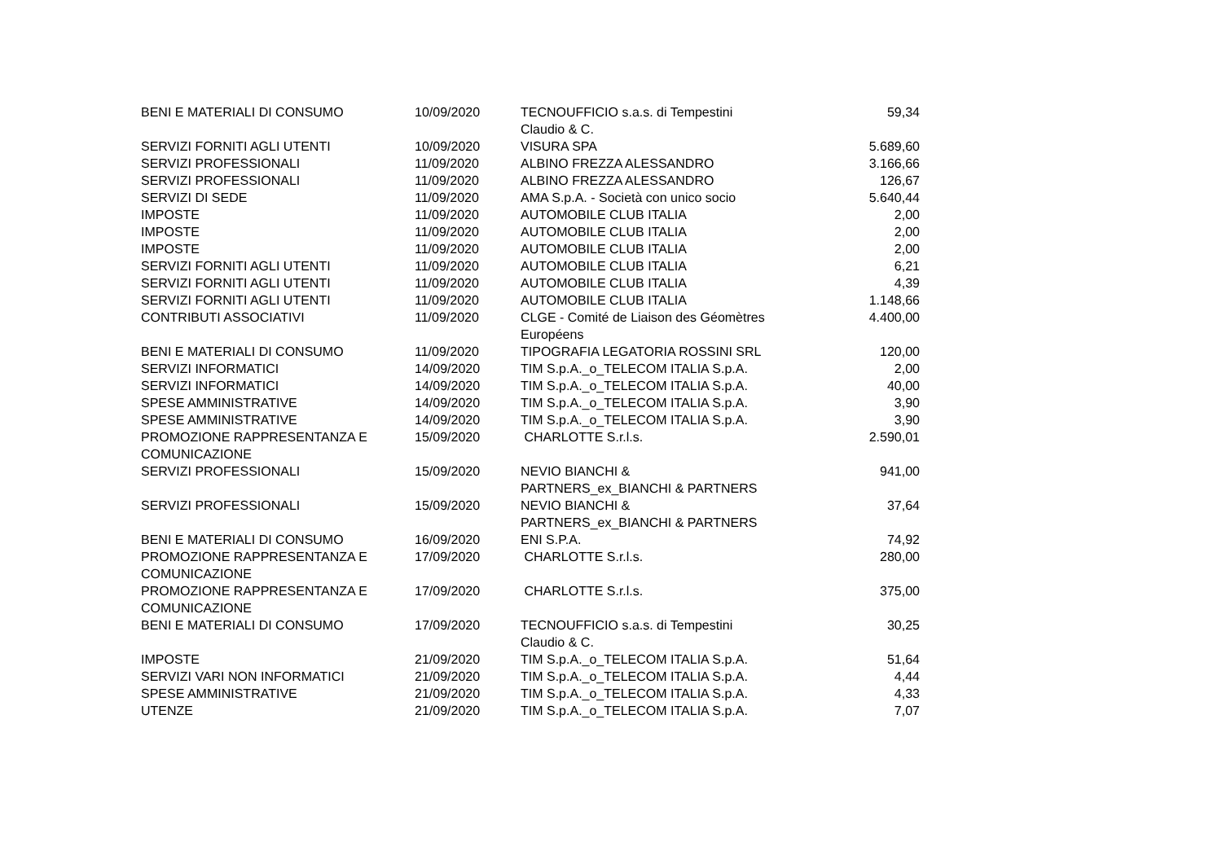| BENI E MATERIALI DI CONSUMO | 10/09/2020 | TECNOUFFICIO s.a.s. di Tempestini Claudio & C. | 59,34 |
| SERVIZI FORNITI AGLI UTENTI | 10/09/2020 | VISURA SPA | 5.689,60 |
| SERVIZI PROFESSIONALI | 11/09/2020 | ALBINO FREZZA ALESSANDRO | 3.166,66 |
| SERVIZI PROFESSIONALI | 11/09/2020 | ALBINO FREZZA ALESSANDRO | 126,67 |
| SERVIZI DI SEDE | 11/09/2020 | AMA S.p.A. - Società con unico socio | 5.640,44 |
| IMPOSTE | 11/09/2020 | AUTOMOBILE CLUB ITALIA | 2,00 |
| IMPOSTE | 11/09/2020 | AUTOMOBILE CLUB ITALIA | 2,00 |
| IMPOSTE | 11/09/2020 | AUTOMOBILE CLUB ITALIA | 2,00 |
| SERVIZI FORNITI AGLI UTENTI | 11/09/2020 | AUTOMOBILE CLUB ITALIA | 6,21 |
| SERVIZI FORNITI AGLI UTENTI | 11/09/2020 | AUTOMOBILE CLUB ITALIA | 4,39 |
| SERVIZI FORNITI AGLI UTENTI | 11/09/2020 | AUTOMOBILE CLUB ITALIA | 1.148,66 |
| CONTRIBUTI ASSOCIATIVI | 11/09/2020 | CLGE - Comité de Liaison des Géomètres Européens | 4.400,00 |
| BENI E MATERIALI DI CONSUMO | 11/09/2020 | TIPOGRAFIA LEGATORIA ROSSINI SRL | 120,00 |
| SERVIZI INFORMATICI | 14/09/2020 | TIM S.p.A._o_TELECOM ITALIA S.p.A. | 2,00 |
| SERVIZI INFORMATICI | 14/09/2020 | TIM S.p.A._o_TELECOM ITALIA S.p.A. | 40,00 |
| SPESE AMMINISTRATIVE | 14/09/2020 | TIM S.p.A._o_TELECOM ITALIA S.p.A. | 3,90 |
| SPESE AMMINISTRATIVE | 14/09/2020 | TIM S.p.A._o_TELECOM ITALIA S.p.A. | 3,90 |
| PROMOZIONE RAPPRESENTANZA E COMUNICAZIONE | 15/09/2020 | CHARLOTTE S.r.l.s. | 2.590,01 |
| SERVIZI PROFESSIONALI | 15/09/2020 | NEVIO BIANCHI & PARTNERS_ex_BIANCHI & PARTNERS | 941,00 |
| SERVIZI PROFESSIONALI | 15/09/2020 | NEVIO BIANCHI & PARTNERS_ex_BIANCHI & PARTNERS | 37,64 |
| BENI E MATERIALI DI CONSUMO | 16/09/2020 | ENI S.P.A. | 74,92 |
| PROMOZIONE RAPPRESENTANZA E COMUNICAZIONE | 17/09/2020 | CHARLOTTE S.r.l.s. | 280,00 |
| PROMOZIONE RAPPRESENTANZA E COMUNICAZIONE | 17/09/2020 | CHARLOTTE S.r.l.s. | 375,00 |
| BENI E MATERIALI DI CONSUMO | 17/09/2020 | TECNOUFFICIO s.a.s. di Tempestini Claudio & C. | 30,25 |
| IMPOSTE | 21/09/2020 | TIM S.p.A._o_TELECOM ITALIA S.p.A. | 51,64 |
| SERVIZI VARI NON INFORMATICI | 21/09/2020 | TIM S.p.A._o_TELECOM ITALIA S.p.A. | 4,44 |
| SPESE AMMINISTRATIVE | 21/09/2020 | TIM S.p.A._o_TELECOM ITALIA S.p.A. | 4,33 |
| UTENZE | 21/09/2020 | TIM S.p.A._o_TELECOM ITALIA S.p.A. | 7,07 |